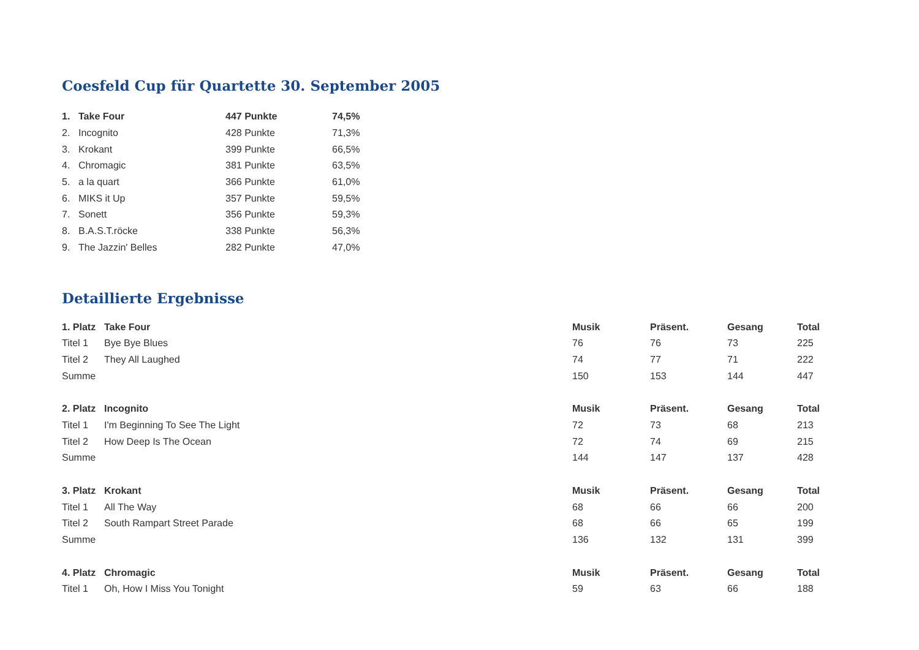Coesfeld Cup für Quartette 30. September 2005
| 1. | Take Four | 447 Punkte | 74,5% |
| 2. | Incognito | 428 Punkte | 71,3% |
| 3. | Krokant | 399 Punkte | 66,5% |
| 4. | Chromagic | 381 Punkte | 63,5% |
| 5. | a la quart | 366 Punkte | 61,0% |
| 6. | MIKS it Up | 357 Punkte | 59,5% |
| 7. | Sonett | 356 Punkte | 59,3% |
| 8. | B.A.S.T.röcke | 338 Punkte | 56,3% |
| 9. | The Jazzin' Belles | 282 Punkte | 47,0% |
Detaillierte Ergebnisse
| 1. Platz | Take Four | Musik | Präsent. | Gesang | Total |
| --- | --- | --- | --- | --- | --- |
| Titel 1 | Bye Bye Blues | 76 | 76 | 73 | 225 |
| Titel 2 | They All Laughed | 74 | 77 | 71 | 222 |
| Summe | | 150 | 153 | 144 | 447 |
| 2. Platz | Incognito | Musik | Präsent. | Gesang | Total |
| Titel 1 | I'm Beginning To See The Light | 72 | 73 | 68 | 213 |
| Titel 2 | How Deep Is The Ocean | 72 | 74 | 69 | 215 |
| Summe | | 144 | 147 | 137 | 428 |
| 3. Platz | Krokant | Musik | Präsent. | Gesang | Total |
| Titel 1 | All The Way | 68 | 66 | 66 | 200 |
| Titel 2 | South Rampart Street Parade | 68 | 66 | 65 | 199 |
| Summe | | 136 | 132 | 131 | 399 |
| 4. Platz | Chromagic | Musik | Präsent. | Gesang | Total |
| Titel 1 | Oh, How I Miss You Tonight | 59 | 63 | 66 | 188 |